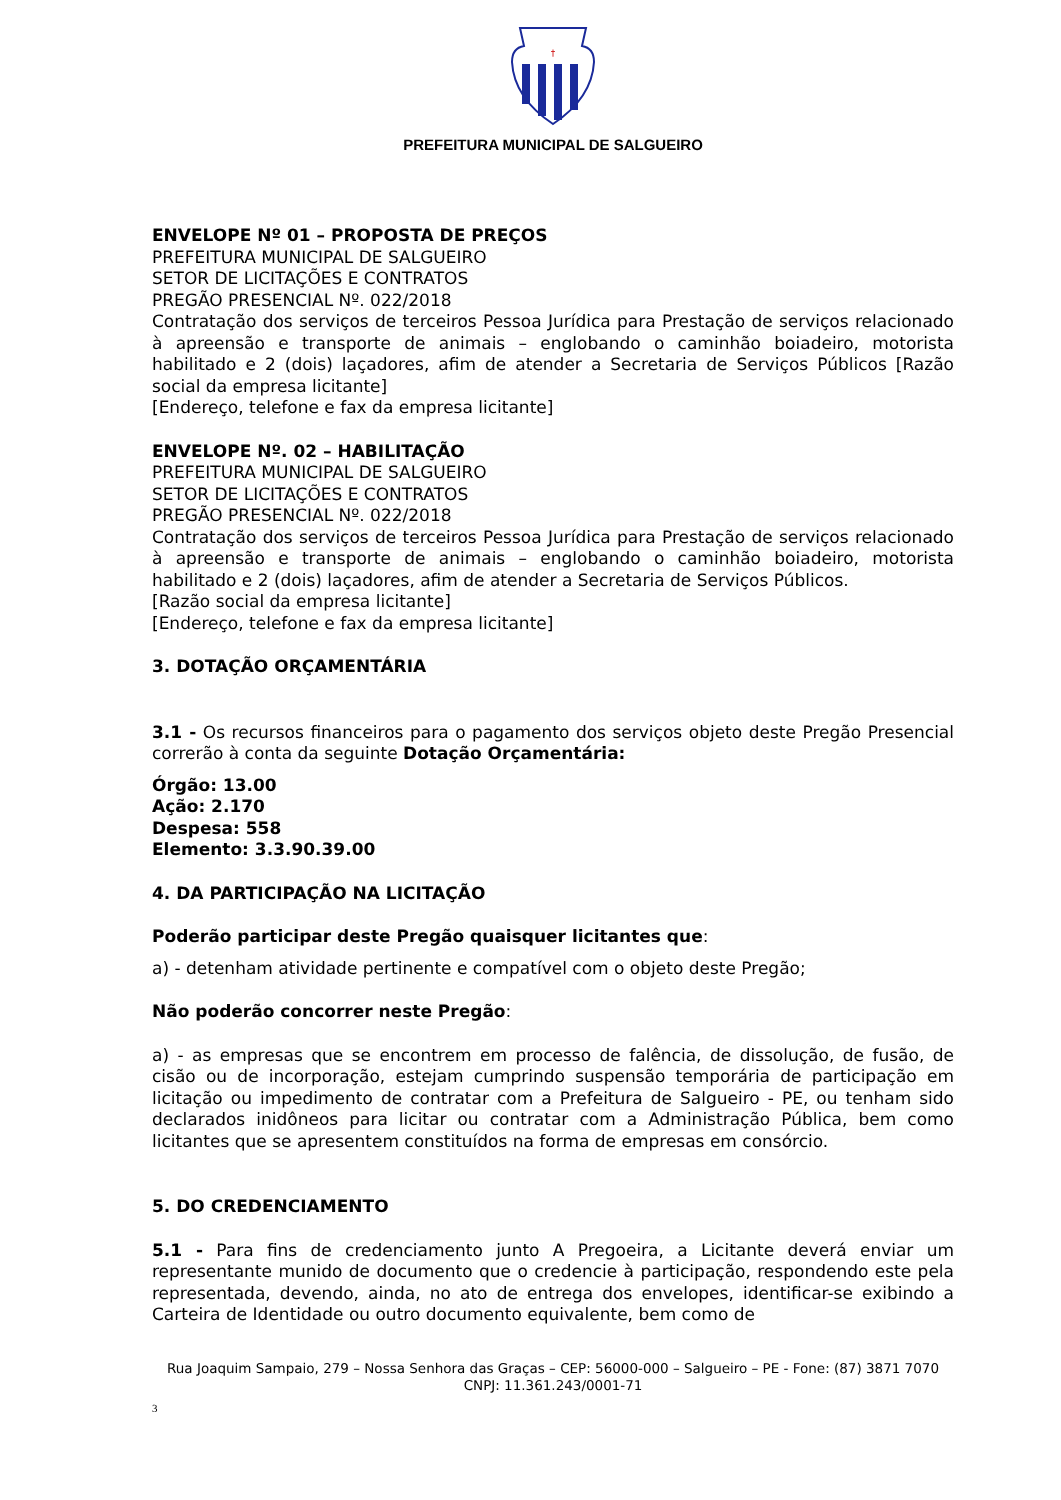†
PREFEITURA MUNICIPAL DE SALGUEIRO
ENVELOPE Nº 01 – PROPOSTA DE PREÇOS
PREFEITURA MUNICIPAL DE SALGUEIRO
SETOR DE LICITAÇÕES E CONTRATOS
PREGÃO PRESENCIAL Nº. 022/2018
Contratação dos serviços de terceiros Pessoa Jurídica para Prestação de serviços relacionado à apreensão e transporte de animais – englobando o caminhão boiadeiro, motorista habilitado e 2 (dois) laçadores, afim de atender a Secretaria de Serviços Públicos [Razão social da empresa licitante]
[Endereço, telefone e fax da empresa licitante]
ENVELOPE Nº. 02 – HABILITAÇÃO
PREFEITURA MUNICIPAL DE SALGUEIRO
SETOR DE LICITAÇÕES E CONTRATOS
PREGÃO PRESENCIAL Nº. 022/2018
Contratação dos serviços de terceiros Pessoa Jurídica para Prestação de serviços relacionado à apreensão e transporte de animais – englobando o caminhão boiadeiro, motorista habilitado e 2 (dois) laçadores, afim de atender a Secretaria de Serviços Públicos.
[Razão social da empresa licitante]
[Endereço, telefone e fax da empresa licitante]
3. DOTAÇÃO ORÇAMENTÁRIA
3.1 - Os recursos financeiros para o pagamento dos serviços objeto deste Pregão Presencial correrão à conta da seguinte Dotação Orçamentária:
Órgão: 13.00
Ação: 2.170
Despesa: 558
Elemento: 3.3.90.39.00
4. DA PARTICIPAÇÃO NA LICITAÇÃO
Poderão participar deste Pregão quaisquer licitantes que:
a) - detenham atividade pertinente e compatível com o objeto deste Pregão;
Não poderão concorrer neste Pregão:
a) - as empresas que se encontrem em processo de falência, de dissolução, de fusão, de cisão ou de incorporação, estejam cumprindo suspensão temporária de participação em licitação ou impedimento de contratar com a Prefeitura de Salgueiro - PE, ou tenham sido declarados inidôneos para licitar ou contratar com a Administração Pública, bem como licitantes que se apresentem constituídos na forma de empresas em consórcio.
5. DO CREDENCIAMENTO
5.1 - Para fins de credenciamento junto A Pregoeira, a Licitante deverá enviar um representante munido de documento que o credencie à participação, respondendo este pela representada, devendo, ainda, no ato de entrega dos envelopes, identificar-se exibindo a Carteira de Identidade ou outro documento equivalente, bem como de
Rua Joaquim Sampaio, 279 – Nossa Senhora das Graças – CEP: 56000-000 – Salgueiro – PE - Fone: (87) 3871 7070
CNPJ: 11.361.243/0001-71
3